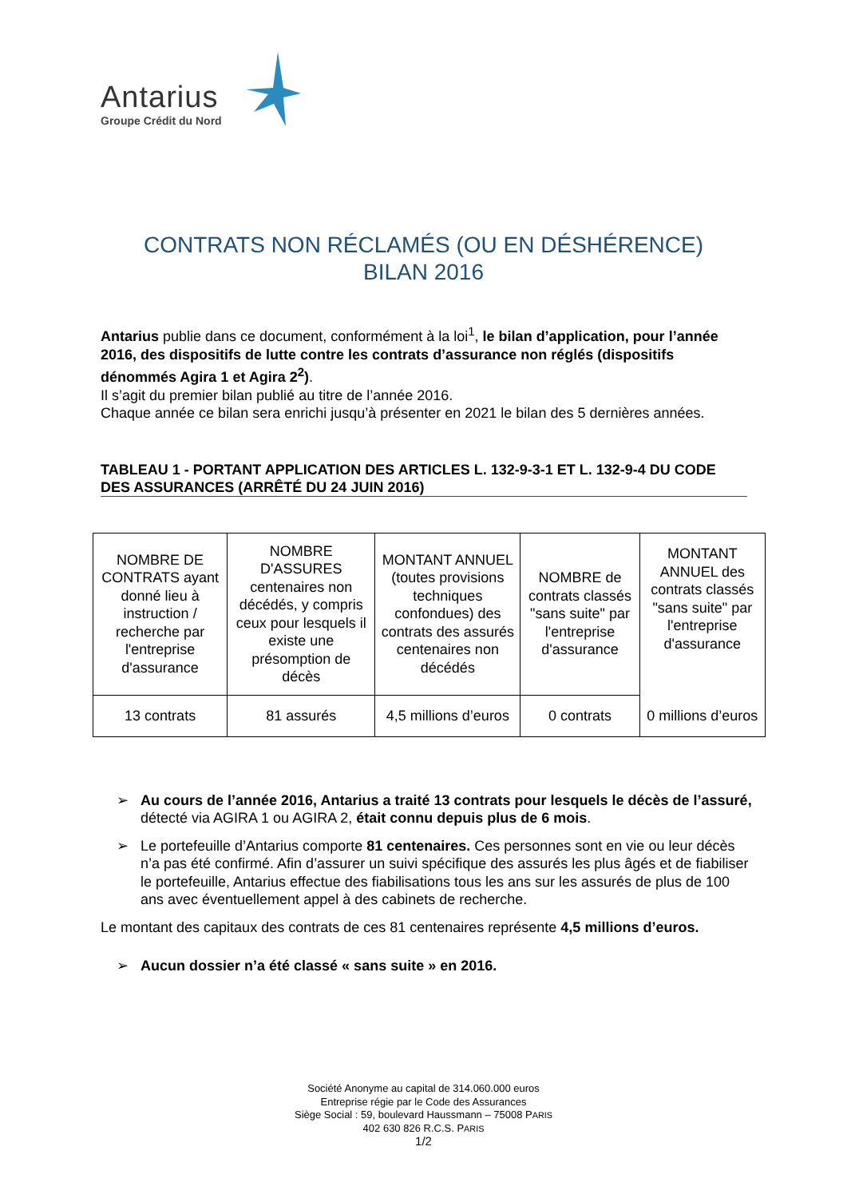Antarius
Groupe Crédit du Nord
CONTRATS NON RÉCLAMÉS (OU EN DÉSHÉRENCE)
BILAN 2016
Antarius publie dans ce document, conformément à la loi<sup>1</sup>, le bilan d’application, pour l’année 2016, des dispositifs de lutte contre les contrats d’assurance non réglés (dispositifs dénommés Agira 1 et Agira 2<sup>2</sup>).
Il s’agit du premier bilan publié au titre de l’année 2016.
Chaque année ce bilan sera enrichi jusqu’à présenter en 2021 le bilan des 5 dernières années.
TABLEAU 1 - PORTANT APPLICATION DES ARTICLES L. 132-9-3-1 ET L. 132-9-4 DU CODE DES ASSURANCES (ARRÊTÉ DU 24 JUIN 2016)
| NOMBRE DE CONTRATS ayant donné lieu à instruction / recherche par l'entreprise d'assurance | NOMBRE D'ASSURES centenaires non décédés, y compris ceux pour lesquels il existe une présomption de décès | MONTANT ANNUEL (toutes provisions techniques confondues) des contrats des assurés centenaires non décédés | NOMBRE de contrats classés "sans suite" par l'entreprise d'assurance | MONTANT ANNUEL des contrats classés "sans suite" par l'entreprise d'assurance 0 millions d’euros |
| 13 contrats | 81 assurés | 4,5 millions d’euros | 0 contrats | |
➢ Au cours de l’année 2016, Antarius a traité 13 contrats pour lesquels le décès de l’assuré, détecté via AGIRA 1 ou AGIRA 2, était connu depuis plus de 6 mois.
➢ Le portefeuille d’Antarius comporte 81 centenaires. Ces personnes sont en vie ou leur décès n’a pas été confirmé. Afin d’assurer un suivi spécifique des assurés les plus âgés et de fiabiliser le portefeuille, Antarius effectue des fiabilisations tous les ans sur les assurés de plus de 100 ans avec éventuellement appel à des cabinets de recherche.
Le montant des capitaux des contrats de ces 81 centenaires représente 4,5 millions d’euros.
➢ Aucun dossier n’a été classé « sans suite » en 2016.
Société Anonyme au capital de 314.060.000 euros
Entreprise régie par le Code des Assurances
Siège Social : 59, boulevard Haussmann – 75008 PARIS
402 630 826 R.C.S. PARIS
1/2